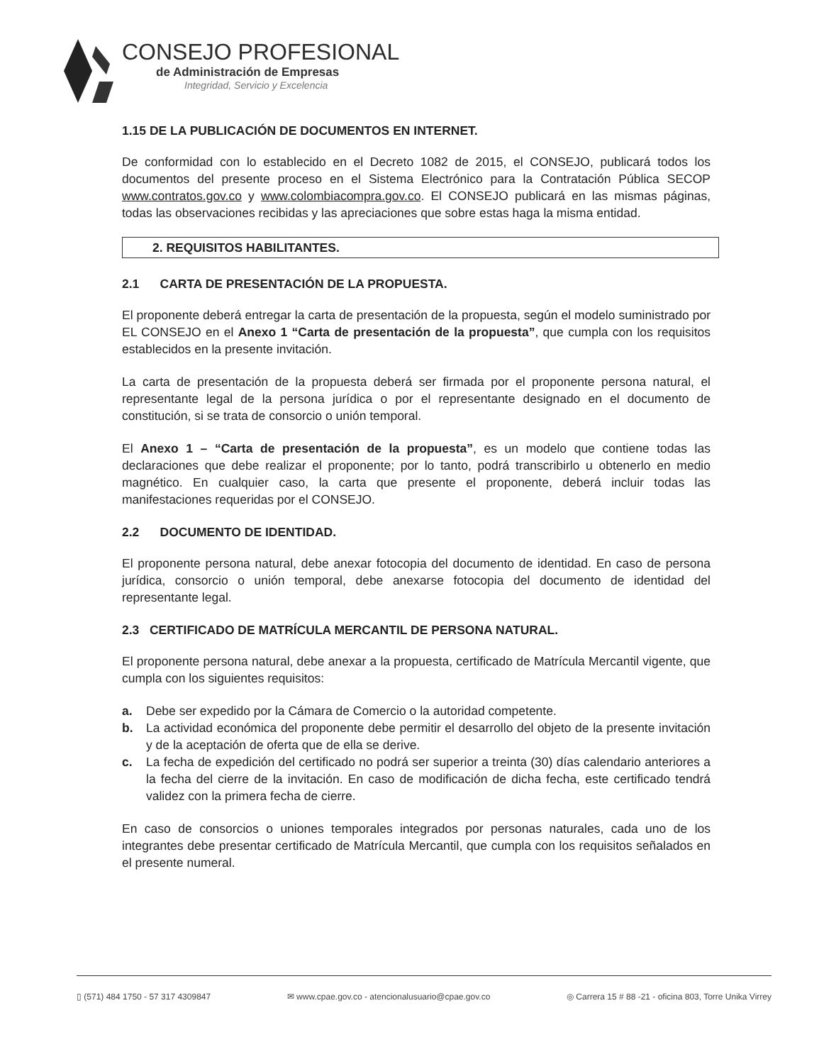CONSEJO PROFESIONAL
de Administración de Empresas
Integridad, Servicio y Excelencia
1.15 DE LA PUBLICACIÓN DE DOCUMENTOS EN INTERNET.
De conformidad con lo establecido en el Decreto 1082 de 2015, el CONSEJO, publicará todos los documentos del presente proceso en el Sistema Electrónico para la Contratación Pública SECOP www.contratos.gov.co y www.colombiacompra.gov.co. El CONSEJO publicará en las mismas páginas, todas las observaciones recibidas y las apreciaciones que sobre estas haga la misma entidad.
2. REQUISITOS HABILITANTES.
2.1 CARTA DE PRESENTACIÓN DE LA PROPUESTA.
El proponente deberá entregar la carta de presentación de la propuesta, según el modelo suministrado por EL CONSEJO en el Anexo 1 “Carta de presentación de la propuesta”, que cumpla con los requisitos establecidos en la presente invitación.
La carta de presentación de la propuesta deberá ser firmada por el proponente persona natural, el representante legal de la persona jurídica o por el representante designado en el documento de constitución, si se trata de consorcio o unión temporal.
El Anexo 1 – “Carta de presentación de la propuesta”, es un modelo que contiene todas las declaraciones que debe realizar el proponente; por lo tanto, podrá transcribirlo u obtenerlo en medio magnético. En cualquier caso, la carta que presente el proponente, deberá incluir todas las manifestaciones requeridas por el CONSEJO.
2.2 DOCUMENTO DE IDENTIDAD.
El proponente persona natural, debe anexar fotocopia del documento de identidad. En caso de persona jurídica, consorcio o unión temporal, debe anexarse fotocopia del documento de identidad del representante legal.
2.3 CERTIFICADO DE MATRÍCULA MERCANTIL DE PERSONA NATURAL.
El proponente persona natural, debe anexar a la propuesta, certificado de Matrícula Mercantil vigente, que cumpla con los siguientes requisitos:
a. Debe ser expedido por la Cámara de Comercio o la autoridad competente.
b. La actividad económica del proponente debe permitir el desarrollo del objeto de la presente invitación y de la aceptación de oferta que de ella se derive.
c. La fecha de expedición del certificado no podrá ser superior a treinta (30) días calendario anteriores a la fecha del cierre de la invitación. En caso de modificación de dicha fecha, este certificado tendrá validez con la primera fecha de cierre.
En caso de consorcios o uniones temporales integrados por personas naturales, cada uno de los integrantes debe presentar certificado de Matrícula Mercantil, que cumpla con los requisitos señalados en el presente numeral.
▯ (571) 484 1750 - 57 317 4309847 ✉ www.cpae.gov.co - atencionalusuario@cpae.gov.co ◎ Carrera 15 # 88 -21 - oficina 803, Torre Unika Virrey